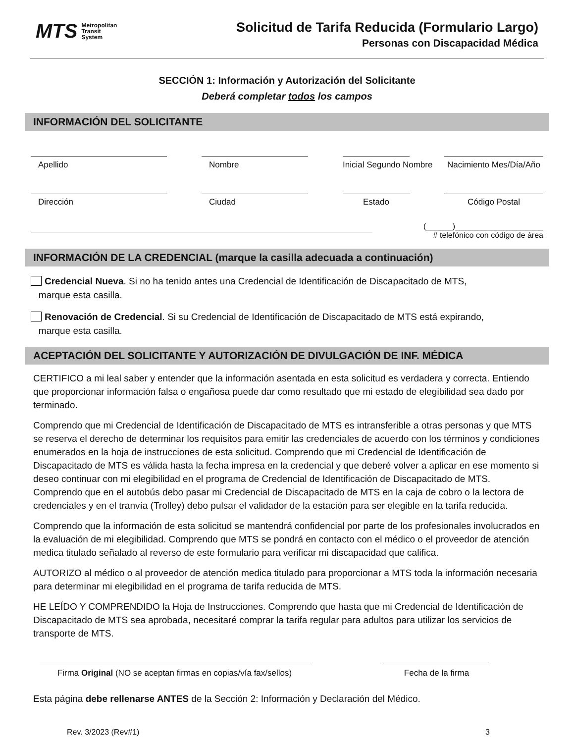MTS Metropolitan
Transit
System
Solicitud de Tarifa Reducida (Formulario Largo)
Personas con Discapacidad Médica
SECCIÓN 1: Información y Autorización del Solicitante
Deberá completar todos los campos
INFORMACIÓN DEL SOLICITANTE
Apellido Nombre Inicial Segundo Nombre Nacimiento Mes/Día/Año
Dirección Ciudad Estado Código Postal
(______)____________________
# telefónico con código de área
INFORMACIÓN DE LA CREDENCIAL (marque la casilla adecuada a continuación)
Credencial Nueva. Si no ha tenido antes una Credencial de Identificación de Discapacitado de MTS,
marque esta casilla.
Renovación de Credencial. Si su Credencial de Identificación de Discapacitado de MTS está expirando,
marque esta casilla.
ACEPTACIÓN DEL SOLICITANTE Y AUTORIZACIÓN DE DIVULGACIÓN DE INF. MÉDICA
CERTIFICO a mi leal saber y entender que la información asentada en esta solicitud es verdadera y correcta. Entiendo que proporcionar información falsa o engañosa puede dar como resultado que mi estado de elegibilidad sea dado por terminado.
Comprendo que mi Credencial de Identificación de Discapacitado de MTS es intransferible a otras personas y que MTS se reserva el derecho de determinar los requisitos para emitir las credenciales de acuerdo con los términos y condiciones enumerados en la hoja de instrucciones de esta solicitud. Comprendo que mi Credencial de Identificación de Discapacitado de MTS es válida hasta la fecha impresa en la credencial y que deberé volver a aplicar en ese momento si deseo continuar con mi elegibilidad en el programa de Credencial de Identificación de Discapacitado de MTS. Comprendo que en el autobús debo pasar mi Credencial de Discapacitado de MTS en la caja de cobro o la lectora de credenciales y en el tranvía (Trolley) debo pulsar el validador de la estación para ser elegible en la tarifa reducida.
Comprendo que la información de esta solicitud se mantendrá confidencial por parte de los profesionales involucrados en la evaluación de mi elegibilidad. Comprendo que MTS se pondrá en contacto con el médico o el proveedor de atención medica titulado señalado al reverso de este formulario para verificar mi discapacidad que califica.
AUTORIZO al médico o al proveedor de atención medica titulado para proporcionar a MTS toda la información necesaria para determinar mi elegibilidad en el programa de tarifa reducida de MTS.
HE LEÍDO Y COMPRENDIDO la Hoja de Instrucciones. Comprendo que hasta que mi Credencial de Identificación de Discapacitado de MTS sea aprobada, necesitaré comprar la tarifa regular para adultos para utilizar los servicios de transporte de MTS.
Firma Original (NO se aceptan firmas en copias/vía fax/sellos)
Fecha de la firma
Esta página debe rellenarse ANTES de la Sección 2: Información y Declaración del Médico.
Rev. 3/2023 (Rev#1) 3